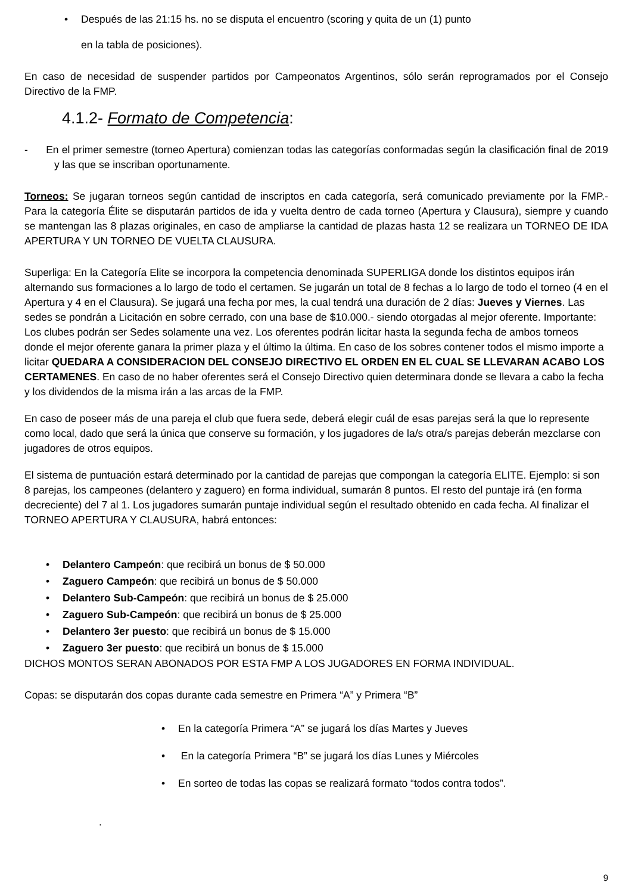Después de las 21:15 hs. no se disputa el encuentro (scoring y quita de un (1) punto
en la tabla de posiciones).
En caso de necesidad de suspender partidos por Campeonatos Argentinos, sólo serán reprogramados por el Consejo Directivo de la FMP.
4.1.2- Formato de Competencia:
- En el primer semestre (torneo Apertura) comienzan todas las categorías conformadas según la clasificación final de 2019 y las que se inscriban oportunamente.
Torneos: Se jugaran torneos según cantidad de inscriptos en cada categoría, será comunicado previamente por la FMP.- Para la categoría Élite se disputarán partidos de ida y vuelta dentro de cada torneo (Apertura y Clausura), siempre y cuando se mantengan las 8 plazas originales, en caso de ampliarse la cantidad de plazas hasta 12 se realizara un TORNEO DE IDA APERTURA Y UN TORNEO DE VUELTA CLAUSURA.
Superliga: En la Categoría Elite se incorpora la competencia denominada SUPERLIGA donde los distintos equipos irán alternando sus formaciones a lo largo de todo el certamen. Se jugarán un total de 8 fechas a lo largo de todo el torneo (4 en el Apertura y 4 en el Clausura). Se jugará una fecha por mes, la cual tendrá una duración de 2 días: Jueves y Viernes. Las sedes se pondrán a Licitación en sobre cerrado, con una base de $10.000.- siendo otorgadas al mejor oferente. Importante: Los clubes podrán ser Sedes solamente una vez. Los oferentes podrán licitar hasta la segunda fecha de ambos torneos donde el mejor oferente ganara la primer plaza y el último la última. En caso de los sobres contener todos el mismo importe a licitar QUEDARA A CONSIDERACION DEL CONSEJO DIRECTIVO EL ORDEN EN EL CUAL SE LLEVARAN ACABO LOS CERTAMENES. En caso de no haber oferentes será el Consejo Directivo quien determinara donde se llevara a cabo la fecha y los dividendos de la misma irán a las arcas de la FMP.
En caso de poseer más de una pareja el club que fuera sede, deberá elegir cuál de esas parejas será la que lo represente como local, dado que será la única que conserve su formación, y los jugadores de la/s otra/s parejas deberán mezclarse con jugadores de otros equipos.
El sistema de puntuación estará determinado por la cantidad de parejas que compongan la categoría ELITE. Ejemplo: si son 8 parejas, los campeones (delantero y zaguero) en forma individual, sumarán 8 puntos. El resto del puntaje irá (en forma decreciente) del 7 al 1. Los jugadores sumarán puntaje individual según el resultado obtenido en cada fecha. Al finalizar el TORNEO APERTURA Y CLAUSURA, habrá entonces:
Delantero Campeón: que recibirá un bonus de $ 50.000
Zaguero Campeón: que recibirá un bonus de $ 50.000
Delantero Sub-Campeón: que recibirá un bonus de $ 25.000
Zaguero Sub-Campeón: que recibirá un bonus de $ 25.000
Delantero 3er puesto: que recibirá un bonus de $ 15.000
Zaguero 3er puesto: que recibirá un bonus de $ 15.000
DICHOS MONTOS SERAN ABONADOS POR ESTA FMP A LOS JUGADORES EN FORMA INDIVIDUAL.
Copas: se disputarán dos copas durante cada semestre en Primera “A” y Primera “B”
En la categoría Primera “A” se jugará los días Martes y Jueves
En la categoría Primera “B” se jugará los días Lunes y Miércoles
En sorteo de todas las copas se realizará formato “todos contra todos”.
.
9